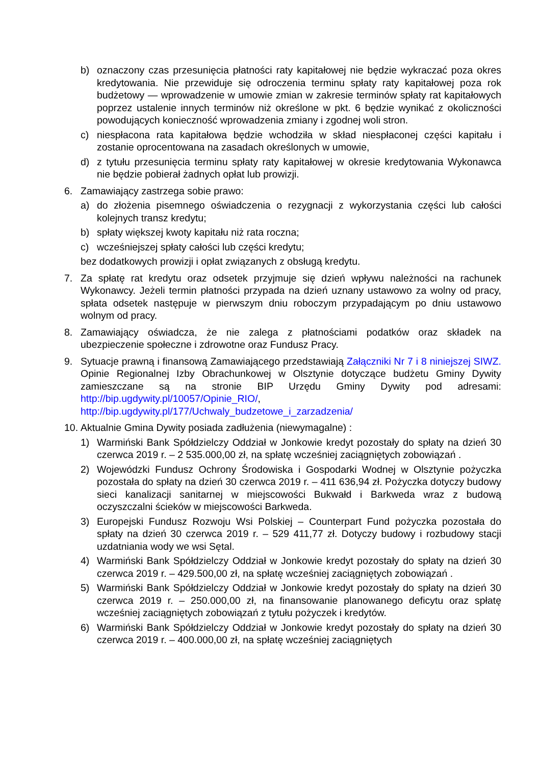b) oznaczony czas przesunięcia płatności raty kapitałowej nie będzie wykraczać poza okres kredytowania. Nie przewiduje się odroczenia terminu spłaty raty kapitałowej poza rok budżetowy — wprowadzenie w umowie zmian w zakresie terminów spłaty rat kapitałowych poprzez ustalenie innych terminów niż określone w pkt. 6 będzie wynikać z okoliczności powodujących konieczność wprowadzenia zmiany i zgodnej woli stron.
c) niespłacona rata kapitałowa będzie wchodziła w skład niespłaconej części kapitału i zostanie oprocentowana na zasadach określonych w umowie,
d) z tytułu przesunięcia terminu spłaty raty kapitałowej w okresie kredytowania Wykonawca nie będzie pobierał żadnych opłat lub prowizji.
6. Zamawiający zastrzega sobie prawo:
a) do złożenia pisemnego oświadczenia o rezygnacji z wykorzystania części lub całości kolejnych transz kredytu;
b) spłaty większej kwoty kapitału niż rata roczna;
c) wcześniejszej spłaty całości lub części kredytu;
bez dodatkowych prowizji i opłat związanych z obsługą kredytu.
7. Za spłatę rat kredytu oraz odsetek przyjmuje się dzień wpływu należności na rachunek Wykonawcy. Jeżeli termin płatności przypada na dzień uznany ustawowo za wolny od pracy, spłata odsetek następuje w pierwszym dniu roboczym przypadającym po dniu ustawowo wolnym od pracy.
8. Zamawiający oświadcza, że nie zalega z płatnościami podatków oraz składek na ubezpieczenie społeczne i zdrowotne oraz Fundusz Pracy.
9. Sytuacje prawną i finansową Zamawiającego przedstawiają Załączniki Nr 7 i 8 niniejszej SIWZ. Opinie Regionalnej Izby Obrachunkowej w Olsztynie dotyczące budżetu Gminy Dywity zamieszczane są na stronie BIP Urzędu Gminy Dywity pod adresami: http://bip.ugdywity.pl/10057/Opinie_RIO/, http://bip.ugdywity.pl/177/Uchwaly_budzetowe_i_zarzadzenia/
10. Aktualnie Gmina Dywity posiada zadłużenia (niewymagalne) :
1) Warmiński Bank Spółdzielczy Oddział w Jonkowie kredyt pozostały do spłaty na dzień 30 czerwca 2019 r. – 2 535.000,00 zł, na spłatę wcześniej zaciągniętych zobowiązań .
2) Wojewódzki Fundusz Ochrony Środowiska i Gospodarki Wodnej w Olsztynie pożyczka pozostała do spłaty na dzień 30 czerwca 2019 r. – 411 636,94 zł. Pożyczka dotyczy budowy sieci kanalizacji sanitarnej w miejscowości Bukwałd i Barkweda wraz z budową oczyszczalni ścieków w miejscowości Barkweda.
3) Europejski Fundusz Rozwoju Wsi Polskiej – Counterpart Fund pożyczka pozostała do spłaty na dzień 30 czerwca 2019 r. – 529 411,77 zł. Dotyczy budowy i rozbudowy stacji uzdatniania wody we wsi Sętal.
4) Warmiński Bank Spółdzielczy Oddział w Jonkowie kredyt pozostały do spłaty na dzień 30 czerwca 2019 r. – 429.500,00 zł, na spłatę wcześniej zaciągniętych zobowiązań .
5) Warmiński Bank Spółdzielczy Oddział w Jonkowie kredyt pozostały do spłaty na dzień 30 czerwca 2019 r. – 250.000,00 zł, na finansowanie planowanego deficytu oraz spłatę wcześniej zaciągniętych zobowiązań z tytułu pożyczek i kredytów.
6) Warmiński Bank Spółdzielczy Oddział w Jonkowie kredyt pozostały do spłaty na dzień 30 czerwca 2019 r. – 400.000,00 zł, na spłatę wcześniej zaciągniętych